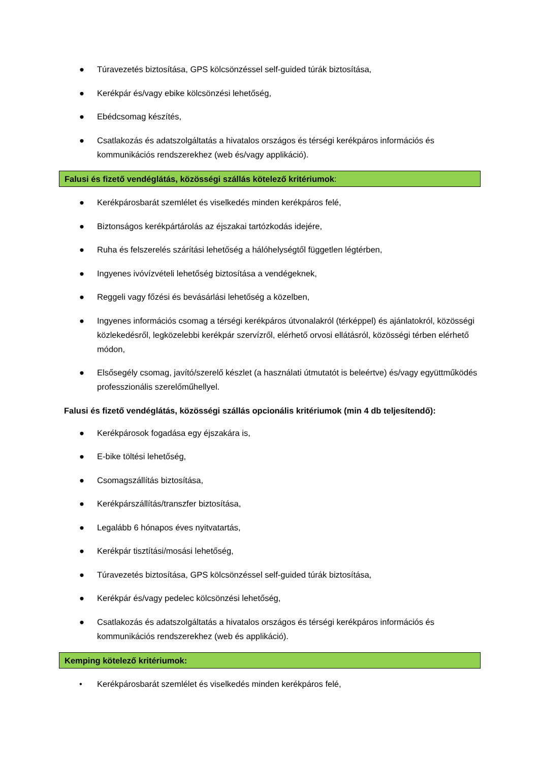● Túravezetés biztosítása, GPS kölcsönzéssel self-guided túrák biztosítása,
● Kerékpár és/vagy ebike kölcsönzési lehetőség,
● Ebédcsomag készítés,
● Csatlakozás és adatszolgáltatás a hivatalos országos és térségi kerékpáros információs és kommunikációs rendszerekhez (web és/vagy applikáció).
Falusi és fizető vendéglátás, közösségi szállás kötelező kritériumok:
● Kerékpárosbarát szemlélet és viselkedés minden kerékpáros felé,
● Biztonságos kerékpártárolás az éjszakai tartózkodás idejére,
● Ruha és felszerelés szárítási lehetőség a hálóhelységtől független légtérben,
● Ingyenes ivóvízvételi lehetőség biztosítása a vendégeknek,
● Reggeli vagy főzési és bevásárlási lehetőség a közelben,
● Ingyenes információs csomag a térségi kerékpáros útvonalakról (térképpel) és ajánlatokról, közösségi közlekedésről, legközelebbi kerékpár szervízről, elérhető orvosi ellátásról, közösségi térben elérhető módon,
● Elsősegély csomag, javító/szerelő készlet (a használati útmutatót is beleértve) és/vagy együttműködés professzionális szerelőműhellyel.
Falusi és fizető vendéglátás, közösségi szállás opcionális kritériumok (min 4 db teljesítendő):
● Kerékpárosok fogadása egy éjszakára is,
● E-bike töltési lehetőség,
● Csomagszállítás biztosítása,
● Kerékpárszállítás/transzfer biztosítása,
● Legalább 6 hónapos éves nyitvatartás,
● Kerékpár tisztítási/mosási lehetőség,
● Túravezetés biztosítása, GPS kölcsönzéssel self-guided túrák biztosítása,
● Kerékpár és/vagy pedelec kölcsönzési lehetőség,
● Csatlakozás és adatszolgáltatás a hivatalos országos és térségi kerékpáros információs és kommunikációs rendszerekhez (web és applikáció).
Kemping kötelező kritériumok:
• Kerékpárosbarát szemlélet és viselkedés minden kerékpáros felé,